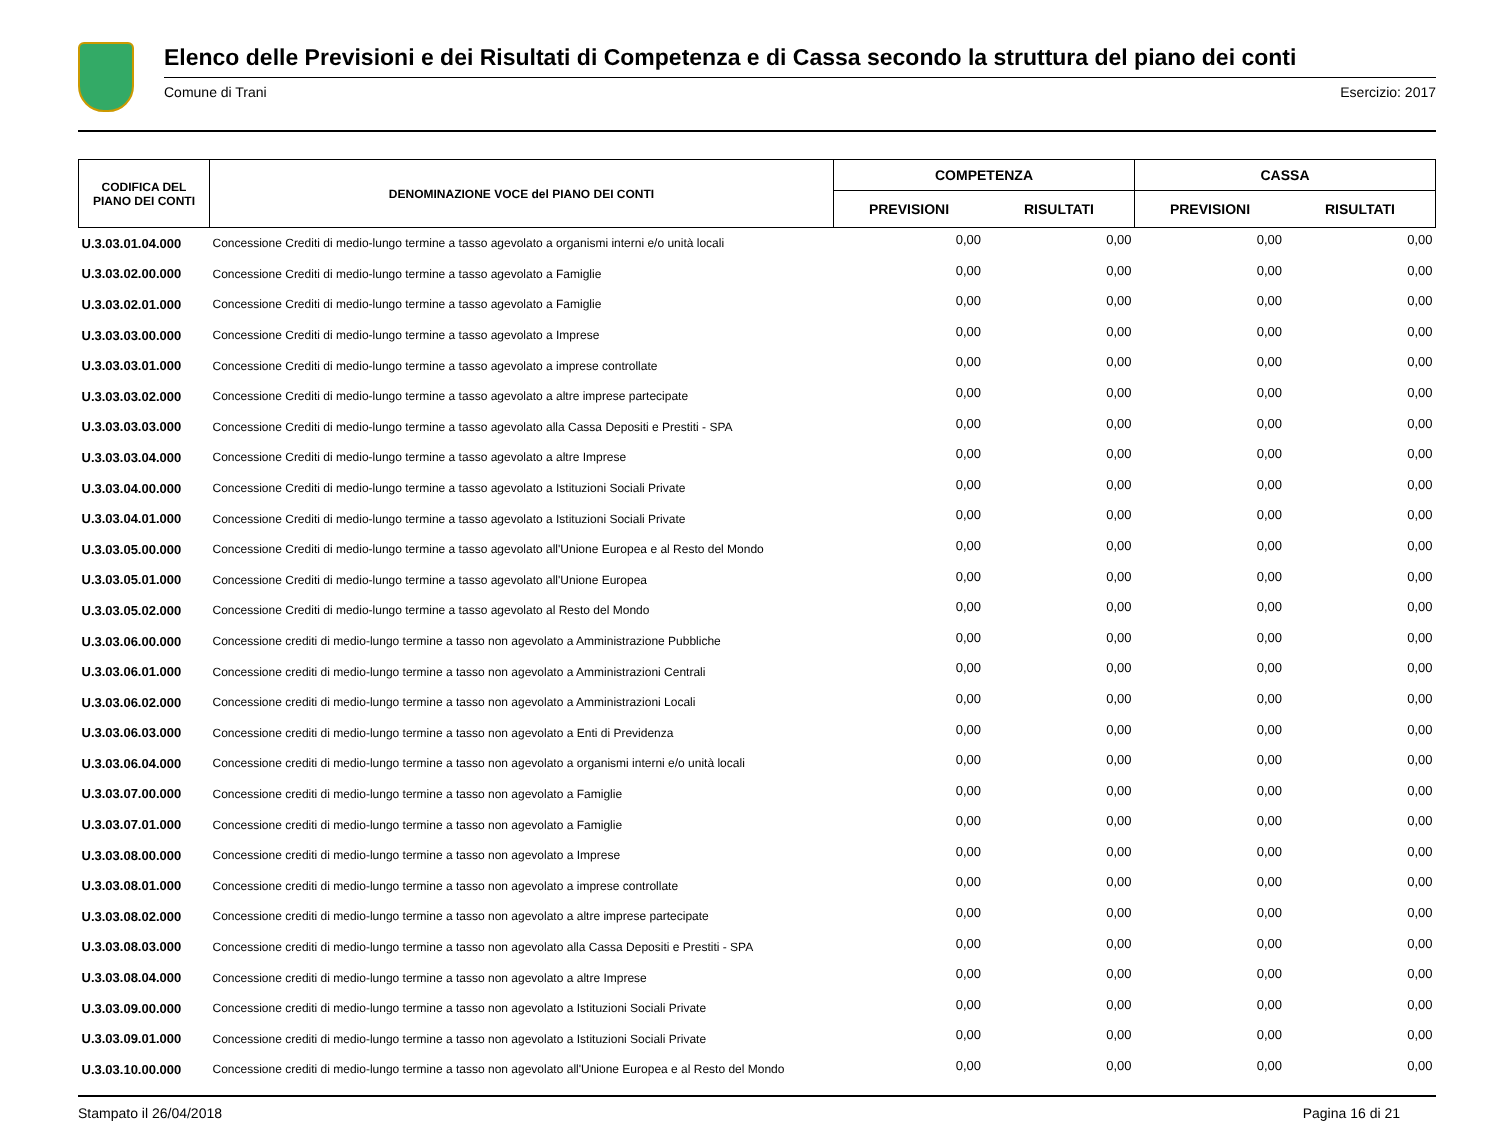Elenco delle Previsioni e dei Risultati di Competenza e di Cassa secondo la struttura del piano dei conti
Comune di Trani Esercizio: 2017
| CODIFICA DEL PIANO DEI CONTI | DENOMINAZIONE VOCE del PIANO DEI CONTI | COMPETENZA | | CASSA | |
| --- | --- | --- | --- | --- | --- |
| | | PREVISIONI | RISULTATI | PREVISIONI | RISULTATI |
| U.3.03.01.04.000 | Concessione Crediti di medio-lungo termine a tasso agevolato a organismi interni e/o unità locali | 0,00 | 0,00 | 0,00 | 0,00 |
| U.3.03.02.00.000 | Concessione Crediti di medio-lungo termine a tasso agevolato a Famiglie | 0,00 | 0,00 | 0,00 | 0,00 |
| U.3.03.02.01.000 | Concessione Crediti di medio-lungo termine a tasso agevolato a Famiglie | 0,00 | 0,00 | 0,00 | 0,00 |
| U.3.03.03.00.000 | Concessione Crediti di medio-lungo termine a tasso agevolato a Imprese | 0,00 | 0,00 | 0,00 | 0,00 |
| U.3.03.03.01.000 | Concessione Crediti di medio-lungo termine a tasso agevolato a imprese controllate | 0,00 | 0,00 | 0,00 | 0,00 |
| U.3.03.03.02.000 | Concessione Crediti di medio-lungo termine a tasso agevolato a altre imprese partecipate | 0,00 | 0,00 | 0,00 | 0,00 |
| U.3.03.03.03.000 | Concessione Crediti di medio-lungo termine a tasso agevolato alla Cassa Depositi e Prestiti - SPA | 0,00 | 0,00 | 0,00 | 0,00 |
| U.3.03.03.04.000 | Concessione Crediti di medio-lungo termine a tasso agevolato a altre Imprese | 0,00 | 0,00 | 0,00 | 0,00 |
| U.3.03.04.00.000 | Concessione Crediti di medio-lungo termine a tasso agevolato a Istituzioni Sociali Private | 0,00 | 0,00 | 0,00 | 0,00 |
| U.3.03.04.01.000 | Concessione Crediti di medio-lungo termine a tasso agevolato a Istituzioni Sociali Private | 0,00 | 0,00 | 0,00 | 0,00 |
| U.3.03.05.00.000 | Concessione Crediti di medio-lungo termine a tasso agevolato all'Unione Europea e al Resto del Mondo | 0,00 | 0,00 | 0,00 | 0,00 |
| U.3.03.05.01.000 | Concessione Crediti di medio-lungo termine a tasso agevolato all'Unione Europea | 0,00 | 0,00 | 0,00 | 0,00 |
| U.3.03.05.02.000 | Concessione Crediti di medio-lungo termine a tasso agevolato al Resto del Mondo | 0,00 | 0,00 | 0,00 | 0,00 |
| U.3.03.06.00.000 | Concessione crediti di medio-lungo termine a tasso non agevolato a Amministrazione Pubbliche | 0,00 | 0,00 | 0,00 | 0,00 |
| U.3.03.06.01.000 | Concessione crediti di medio-lungo termine a tasso non agevolato a Amministrazioni Centrali | 0,00 | 0,00 | 0,00 | 0,00 |
| U.3.03.06.02.000 | Concessione crediti di medio-lungo termine a tasso non agevolato a Amministrazioni Locali | 0,00 | 0,00 | 0,00 | 0,00 |
| U.3.03.06.03.000 | Concessione crediti di medio-lungo termine a tasso non agevolato a Enti di Previdenza | 0,00 | 0,00 | 0,00 | 0,00 |
| U.3.03.06.04.000 | Concessione crediti di medio-lungo termine a tasso non agevolato a organismi interni e/o unità locali | 0,00 | 0,00 | 0,00 | 0,00 |
| U.3.03.07.00.000 | Concessione crediti di medio-lungo termine a tasso non agevolato a Famiglie | 0,00 | 0,00 | 0,00 | 0,00 |
| U.3.03.07.01.000 | Concessione crediti di medio-lungo termine a tasso non agevolato a Famiglie | 0,00 | 0,00 | 0,00 | 0,00 |
| U.3.03.08.00.000 | Concessione crediti di medio-lungo termine a tasso non agevolato a Imprese | 0,00 | 0,00 | 0,00 | 0,00 |
| U.3.03.08.01.000 | Concessione crediti di medio-lungo termine a tasso non agevolato a imprese controllate | 0,00 | 0,00 | 0,00 | 0,00 |
| U.3.03.08.02.000 | Concessione crediti di medio-lungo termine a tasso non agevolato a altre imprese partecipate | 0,00 | 0,00 | 0,00 | 0,00 |
| U.3.03.08.03.000 | Concessione crediti di medio-lungo termine a tasso non agevolato alla Cassa Depositi e Prestiti - SPA | 0,00 | 0,00 | 0,00 | 0,00 |
| U.3.03.08.04.000 | Concessione crediti di medio-lungo termine a tasso non agevolato a altre Imprese | 0,00 | 0,00 | 0,00 | 0,00 |
| U.3.03.09.00.000 | Concessione crediti di medio-lungo termine a tasso non agevolato a Istituzioni Sociali Private | 0,00 | 0,00 | 0,00 | 0,00 |
| U.3.03.09.01.000 | Concessione crediti di medio-lungo termine a tasso non agevolato a Istituzioni Sociali Private | 0,00 | 0,00 | 0,00 | 0,00 |
| U.3.03.10.00.000 | Concessione crediti di medio-lungo termine a tasso non agevolato all'Unione Europea e al Resto del Mondo | 0,00 | 0,00 | 0,00 | 0,00 |
Stampato il 26/04/2018 Pagina 16 di 21